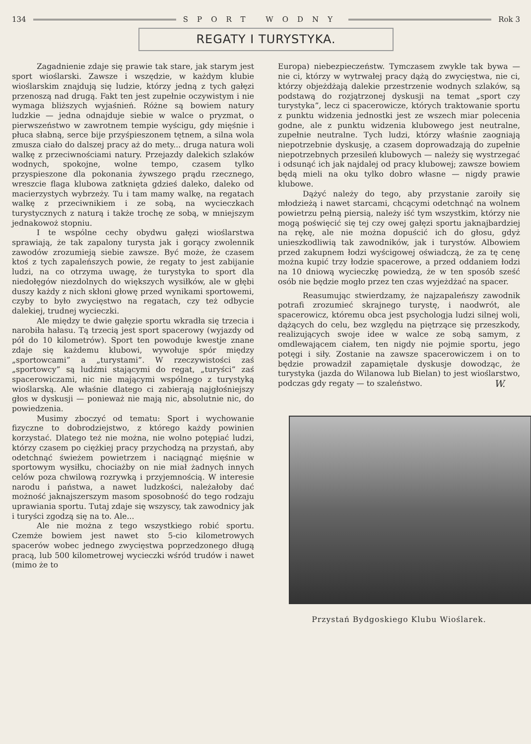134 SPORT WODNY Rok 3
REGATY I TURYSTYKA.
Zagadnienie zdaje się prawie tak stare, jak starym jest sport wioślarski. Zawsze i wszędzie, w każdym klubie wioślarskim znajdują się ludzie, którzy jedną z tych gałęzi przenoszą nad drugą. Fakt ten jest zupełnie oczywistym i nie wymaga bliższych wyjaśnień. Różne są bowiem natury ludzkie — jedna odnajduje siebie w walce o pryzmat, o pierwszeństwo w zawrotnem tempie wyścigu, gdy mięśnie i płuca słabną, serce bije przyśpieszonem tętnem, a silna wola zmusza ciało do dalszej pracy aż do mety... druga natura woli walkę z przeciwnościami natury. Przejazdy dalekich szlaków wodnych, spokojne, wolne tempo, czasem tylko przyspieszone dla pokonania żywszego prądu rzecznego, wreszcie flaga klubowa zatknięta gdzieś daleko, daleko od macierzystych wybrzeży. Tu i tam mamy walkę, na regatach walkę z przeciwnikiem i ze sobą, na wycieczkach turystycznych z naturą i także trochę ze sobą, w mniejszym jednakowoż stopniu.
I te wspólne cechy obydwu gałęzi wioślarstwa sprawiają, że tak zapalony turysta jak i gorący zwolennik zawodów zrozumieją siebie zawsze. Być może, że czasem ktoś z tych zapaleńszych powie, że regaty to jest zabijanie ludzi, na co otrzyma uwagę, że turystyka to sport dla niedołęgów niezdolnych do większych wysiłków, ale w głębi duszy każdy z nich skłoni głowę przed wynikami sportowemi, czyby to było zwycięstwo na regatach, czy też odbycie dalekiej, trudnej wycieczki.
Ale między te dwie gałęzie sportu wkradła się trzecia i narobiła hałasu. Tą trzecią jest sport spacerowy (wyjazdy od pół do 10 kilometrów). Sport ten powoduje kwestje znane zdaje się każdemu klubowi, wywołuje spór między „sportowcami” a „turystami”. W rzeczywistości zaś „sportowcy” są ludźmi stającymi do regat, „turyści” zaś spacerowiczami, nic nie mającymi wspólnego z turystyką wioślarską. Ale właśnie dlatego ci zabierają najgłośniejszy głos w dyskusji — ponieważ nie mają nic, absolutnie nic, do powiedzenia.
Musimy zboczyć od tematu: Sport i wychowanie fizyczne to dobrodziejstwo, z którego każdy powinien korzystać. Dlatego też nie można, nie wolno potępiać ludzi, którzy czasem po ciężkiej pracy przychodzą na przystań, aby odetchnąć świeżem powietrzem i naciągnąć mięśnie w sportowym wysiłku, chociażby on nie miał żadnych innych celów poza chwilową rozrywką i przyjemnością. W interesie narodu i państwa, a nawet ludzkości, należałoby dać możność jaknajszerszym masom sposobność do tego rodzaju uprawiania sportu. Tutaj zdaje się wszyscy, tak zawodnicy jak i turyści zgodzą się na to. Ale...
Ale nie można z tego wszystkiego robić sportu. Czemże bowiem jest nawet sto 5-cio kilometrowych spacerów wobec jednego zwycięstwa poprzedzonego długą pracą, lub 500 kilometrowej wycieczki wśród trudów i nawet (mimo że to
Europa) niebezpieczeństw. Tymczasem zwykle tak bywa — nie ci, którzy w wytrwałej pracy dążą do zwycięstwa, nie ci, którzy objeżdżają dalekie przestrzenie wodnych szlaków, są podstawą do rozjątrzonej dyskusji na temat „sport czy turystyka”, lecz ci spacerowicze, których traktowanie sportu z punktu widzenia jednostki jest ze wszech miar polecenia godne, ale z punktu widzenia klubowego jest neutralne, zupełnie neutralne. Tych ludzi, którzy właśnie zaogniają niepotrzebnie dyskusję, a czasem doprowadzają do zupełnie niepotrzebnych przesileń klubowych — należy się wystrzegać i odsunąć ich jak najdalej od pracy klubowej; zawsze bowiem będą mieli na oku tylko dobro własne — nigdy prawie klubowe.
Dążyć należy do tego, aby przystanie zaroiły się młodzieżą i nawet starcami, chcącymi odetchnąć na wolnem powietrzu pełną piersią, należy iść tym wszystkim, którzy nie mogą poświęcić się tej czy owej gałęzi sportu jaknajbardziej na rękę, ale nie można dopuścić ich do głosu, gdyż unieszkodliwią tak zawodników, jak i turystów. Albowiem przed zakupnem łodzi wyścigowej oświadczą, że za tę cenę można kupić trzy łodzie spacerowe, a przed oddaniem łodzi na 10 dniową wycieczkę powiedzą, że w ten sposób sześć osób nie będzie mogło przez ten czas wyjeżdżać na spacer.
Reasumując stwierdzamy, że najzapaleńszy zawodnik potrafi zrozumieć skrajnego turystę, i naodwrót, ale spacerowicz, któremu obca jest psychologja ludzi silnej woli, dążących do celu, bez względu na piętrzące się przeszkody, realizujących swoje idee w walce ze sobą samym, z omdlewającem ciałem, ten nigdy nie pojmie sportu, jego potęgi i siły. Zostanie na zawsze spacerowiczem i on to będzie prowadził zapamiętale dyskusje dowodząc, że turystyka (jazda do Wilanowa lub Bielan) to jest wioślarstwo, podczas gdy regaty — to szaleństwo. W.
Przystań Bydgoskiego Klubu Wioślarek.